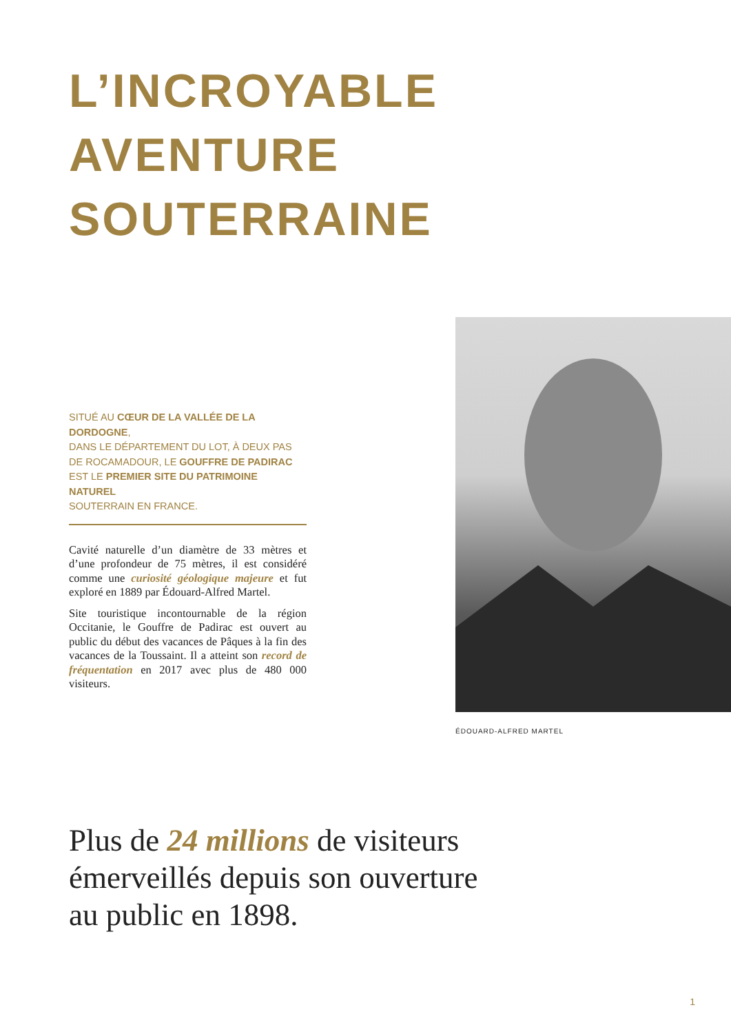L’INCROYABLE
AVENTURE
SOUTERRAINE
SITUÉ AU CŒUR DE LA VALLÉE DE LA DORDOGNE,
DANS LE DÉPARTEMENT DU LOT, À DEUX PAS
DE ROCAMADOUR, LE GOUFFRE DE PADIRAC
EST LE PREMIER SITE DU PATRIMOINE NATUREL
SOUTERRAIN EN FRANCE.
Cavité naturelle d’un diamètre de 33 mètres et d’une profondeur de 75 mètres, il est considéré comme une curiosité géologique majeure et fut exploré en 1889 par Édouard-Alfred Martel.
Site touristique incontournable de la région Occitanie, le Gouffre de Padirac est ouvert au public du début des vacances de Pâques à la fin des vacances de la Toussaint. Il a atteint son record de fréquentation en 2017 avec plus de 480 000 visiteurs.
ÉDOUARD-ALFRED MARTEL
Plus de 24 millions de visiteurs
émerveillés depuis son ouverture
au public en 1898.
1